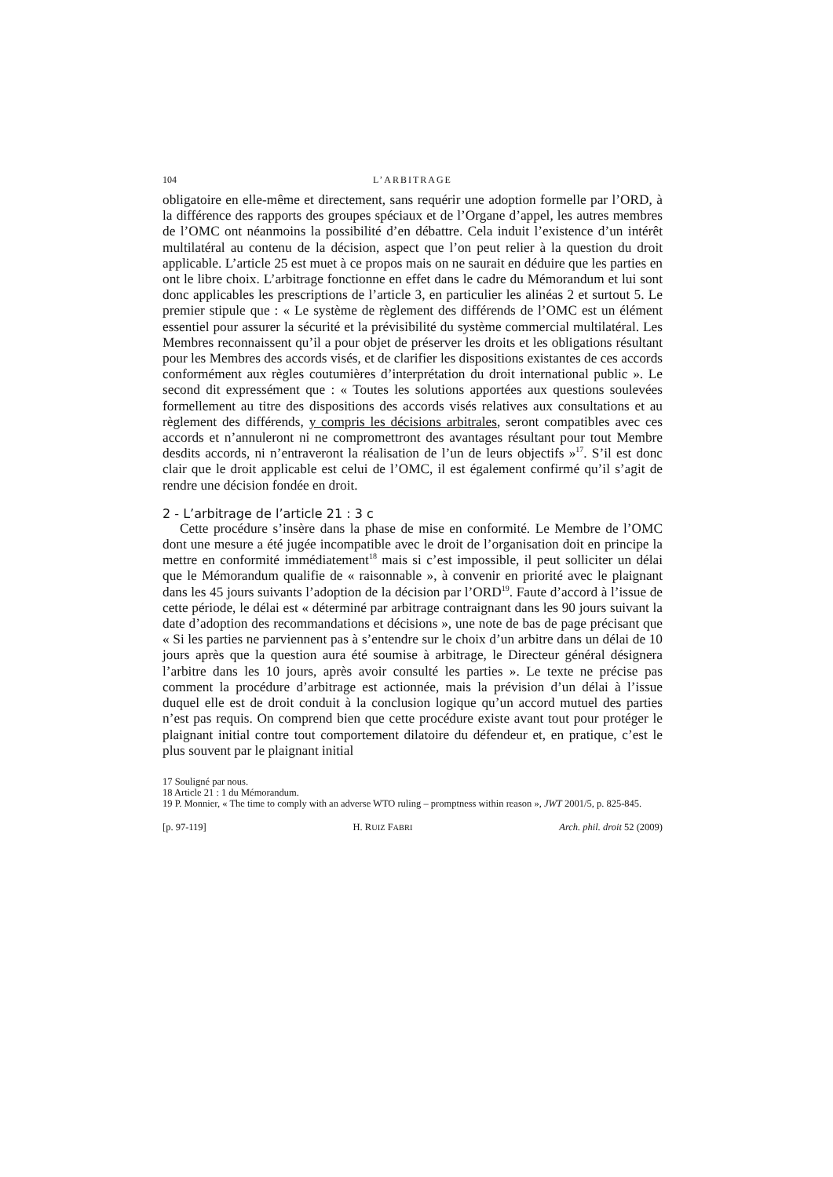104 L’ARBITRAGE
obligatoire en elle-même et directement, sans requérir une adoption formelle par l’ORD, à la différence des rapports des groupes spéciaux et de l’Organe d’appel, les autres membres de l’OMC ont néanmoins la possibilité d’en débattre. Cela induit l’existence d’un intérêt multilatéral au contenu de la décision, aspect que l’on peut relier à la question du droit applicable. L’article 25 est muet à ce propos mais on ne saurait en déduire que les parties en ont le libre choix. L’arbitrage fonctionne en effet dans le cadre du Mémorandum et lui sont donc applicables les prescriptions de l’article 3, en particulier les alinéas 2 et surtout 5. Le premier stipule que : « Le système de règlement des différends de l’OMC est un élément essentiel pour assurer la sécurité et la prévisibilité du système commercial multilatéral. Les Membres reconnaissent qu’il a pour objet de préserver les droits et les obligations résultant pour les Membres des accords visés, et de clarifier les dispositions existantes de ces accords conformément aux règles coutumières d’interprétation du droit international public ». Le second dit expressément que : « Toutes les solutions apportées aux questions soulevées formellement au titre des dispositions des accords visés relatives aux consultations et au règlement des différends, y compris les décisions arbitrales, seront compatibles avec ces accords et n’annuleront ni ne compromettront des avantages résultant pour tout Membre desdits accords, ni n’entraveront la réalisation de l’un de leurs objectifs »<sup>17</sup>. S’il est donc clair que le droit applicable est celui de l’OMC, il est également confirmé qu’il s’agit de rendre une décision fondée en droit.
2 - L’arbitrage de l’article 21 : 3 c
Cette procédure s’insère dans la phase de mise en conformité. Le Membre de l’OMC dont une mesure a été jugée incompatible avec le droit de l’organisation doit en principe la mettre en conformité immédiatement<sup>18</sup> mais si c’est impossible, il peut solliciter un délai que le Mémorandum qualifie de « raisonnable », à convenir en priorité avec le plaignant dans les 45 jours suivants l’adoption de la décision par l’ORD<sup>19</sup>. Faute d’accord à l’issue de cette période, le délai est « déterminé par arbitrage contraignant dans les 90 jours suivant la date d’adoption des recommandations et décisions », une note de bas de page précisant que « Si les parties ne parviennent pas à s’entendre sur le choix d’un arbitre dans un délai de 10 jours après que la question aura été soumise à arbitrage, le Directeur général désignera l’arbitre dans les 10 jours, après avoir consulté les parties ». Le texte ne précise pas comment la procédure d’arbitrage est actionnée, mais la prévision d’un délai à l’issue duquel elle est de droit conduit à la conclusion logique qu’un accord mutuel des parties n’est pas requis. On comprend bien que cette procédure existe avant tout pour protéger le plaignant initial contre tout comportement dilatoire du défendeur et, en pratique, c’est le plus souvent par le plaignant initial
17 Souligné par nous.
18 Article 21 : 1 du Mémorandum.
19 P. Monnier, « The time to comply with an adverse WTO ruling – promptness within reason », JWT 2001/5, p. 825-845.
[p. 97-119] H. RUIZ FABRI Arch. phil. droit 52 (2009)